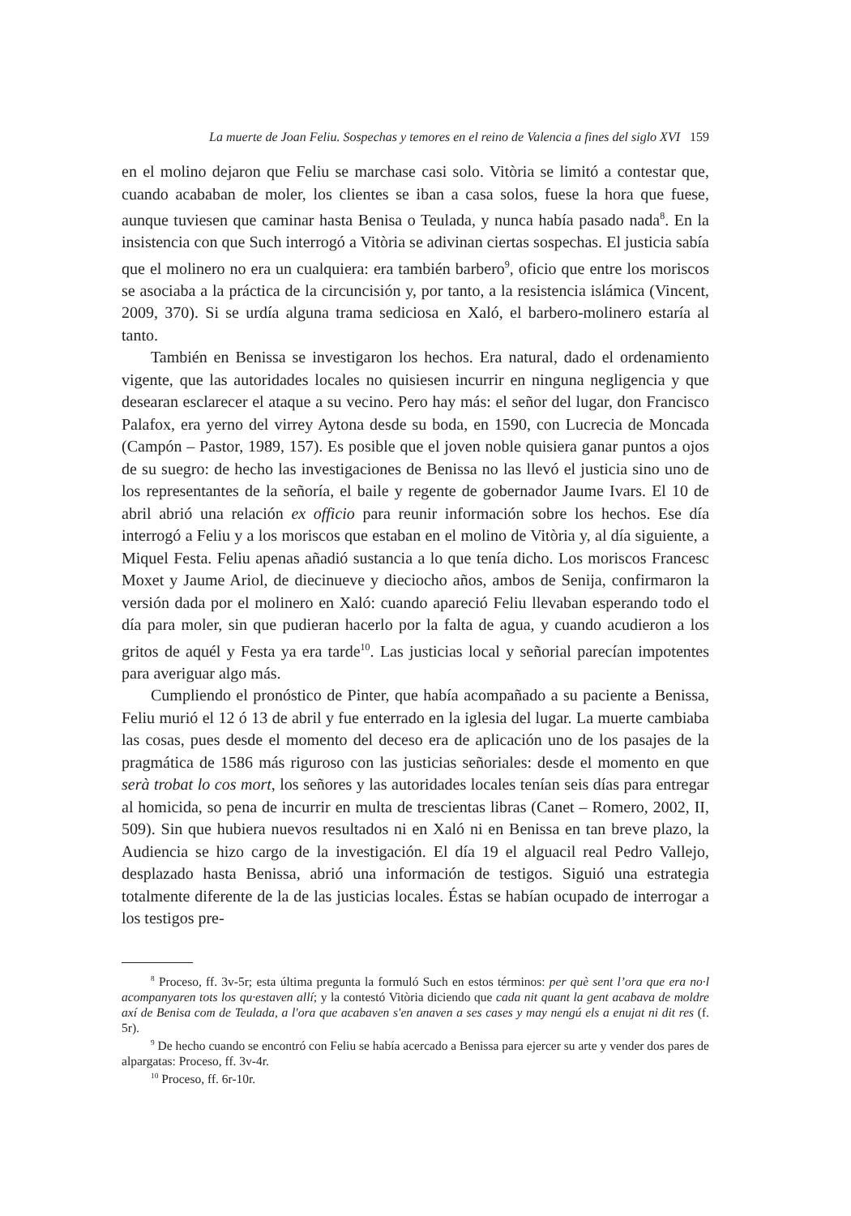La muerte de Joan Feliu. Sospechas y temores en el reino de Valencia a fines del siglo XVI 159
en el molino dejaron que Feliu se marchase casi solo. Vitòria se limitó a contestar que, cuando acababan de moler, los clientes se iban a casa solos, fuese la hora que fuese, aunque tuviesen que caminar hasta Benisa o Teulada, y nunca había pasado nada<sup>8</sup>. En la insistencia con que Such interrogó a Vitòria se adivinan ciertas sospechas. El justicia sabía que el molinero no era un cualquiera: era también barbero<sup>9</sup>, oficio que entre los moriscos se asociaba a la práctica de la circuncisión y, por tanto, a la resistencia islámica (Vincent, 2009, 370). Si se urdía alguna trama sediciosa en Xaló, el barbero-molinero estaría al tanto.
También en Benissa se investigaron los hechos. Era natural, dado el ordenamiento vigente, que las autoridades locales no quisiesen incurrir en ninguna negligencia y que desearan esclarecer el ataque a su vecino. Pero hay más: el señor del lugar, don Francisco Palafox, era yerno del virrey Aytona desde su boda, en 1590, con Lucrecia de Moncada (Campón – Pastor, 1989, 157). Es posible que el joven noble quisiera ganar puntos a ojos de su suegro: de hecho las investigaciones de Benissa no las llevó el justicia sino uno de los representantes de la señoría, el baile y regente de gobernador Jaume Ivars. El 10 de abril abrió una relación ex officio para reunir información sobre los hechos. Ese día interrogó a Feliu y a los moriscos que estaban en el molino de Vitòria y, al día siguiente, a Miquel Festa. Feliu apenas añadió sustancia a lo que tenía dicho. Los moriscos Francesc Moxet y Jaume Ariol, de diecinueve y dieciocho años, ambos de Senija, confirmaron la versión dada por el molinero en Xaló: cuando apareció Feliu llevaban esperando todo el día para moler, sin que pudieran hacerlo por la falta de agua, y cuando acudieron a los gritos de aquél y Festa ya era tarde<sup>10</sup>. Las justicias local y señorial parecían impotentes para averiguar algo más.
Cumpliendo el pronóstico de Pinter, que había acompañado a su paciente a Benissa, Feliu murió el 12 ó 13 de abril y fue enterrado en la iglesia del lugar. La muerte cambiaba las cosas, pues desde el momento del deceso era de aplicación uno de los pasajes de la pragmática de 1586 más riguroso con las justicias señoriales: desde el momento en que serà trobat lo cos mort, los señores y las autoridades locales tenían seis días para entregar al homicida, so pena de incurrir en multa de trescientas libras (Canet – Romero, 2002, II, 509). Sin que hubiera nuevos resultados ni en Xaló ni en Benissa en tan breve plazo, la Audiencia se hizo cargo de la investigación. El día 19 el alguacil real Pedro Vallejo, desplazado hasta Benissa, abrió una información de testigos. Siguió una estrategia totalmente diferente de la de las justicias locales. Éstas se habían ocupado de interrogar a los testigos pre-
<sup>8</sup> Proceso, ff. 3v-5r; esta última pregunta la formuló Such en estos términos: per què sent l’ora que era no·l acompanyaren tots los qu·estaven allí; y la contestó Vitòria diciendo que cada nit quant la gent acabava de moldre axí de Benisa com de Teulada, a l'ora que acabaven s'en anaven a ses cases y may nengú els a enujat ni dit res (f. 5r).
<sup>9</sup> De hecho cuando se encontró con Feliu se había acercado a Benissa para ejercer su arte y vender dos pares de alpargatas: Proceso, ff. 3v-4r.
<sup>10</sup> Proceso, ff. 6r-10r.